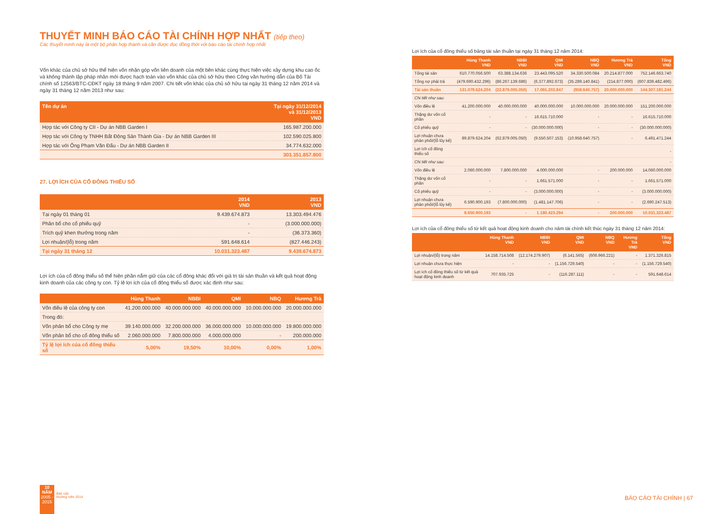THUYẾT MINH BÁO CÁO TÀI CHÍNH HỢP NHẤT (tiếp theo)
Các thuyết minh này là một bộ phận hợp thành và cần được đọc đồng thời với báo cáo tài chính hợp nhất
Vốn khác của chủ sở hữu thể hiện vốn nhận góp vốn liên doanh của một bên khác cùng thực hiện việc xây dựng khu cao ốc và không thành lập pháp nhân mới được hạch toán vào vốn khác của chủ sở hữu theo Công văn hướng dẫn của Bộ Tài chính số 12563/BTC-CĐKT ngày 18 tháng 9 năm 2007. Chi tiết vốn khác của chủ sở hữu tại ngày 31 tháng 12 năm 2014 và ngày 31 tháng 12 năm 2013 như sau:
| Tên dự án | Tại ngày 31/12/2014 và 31/12/2013 VND |
| --- | --- |
| Hợp tác với Công ty CII - Dự án NBB Garden I | 165.987.200.000 |
| Hợp tác với Công ty TNHH Bất Động Sản Thành Gia - Dự án NBB Garden III | 102.590.025.800 |
| Hợp tác với Ông Phạm Văn Đấu - Dự án NBB Garden II | 34.774.632.000 |
| | 303.351.857.800 |
27. LỢI ÍCH CỦA CỔ ĐÔNG THIỂU SỐ
| | 2014 VND | 2013 VND |
| --- | --- | --- |
| Tại ngày 01 tháng 01 | 9.439.674.873 | 13.303.494.476 |
| Phân bổ cho cổ phiếu quỹ | - | (3.000.000.000) |
| Trích quỹ khen thưởng trong năm | - | (36.373.360) |
| Lợi nhuận/(lỗ) trong năm | 591.648.614 | (827.446.243) |
| Tại ngày 31 tháng 12 | 10.031.323.487 | 9.439.674.873 |
Lợi ích của cổ đông thiểu số thể hiện phần nắm giữ của các cổ đông khác đối với giá trị tài sản thuần và kết quả hoạt động kinh doanh của các công ty con. Tỷ lệ lợi ích của cổ đông thiểu số được xác định như sau:
| | Hùng Thanh | NBBI | QMI | NBQ | Hương Trà |
| --- | --- | --- | --- | --- | --- |
| Vốn điều lệ của công ty con | 41.200.000.000 | 40.000.000.000 | 40.000.000.000 | 10.000.000.000 | 20.000.000.000 |
| Trong đó: | | | | | |
| Vốn phân bổ cho Công ty mẹ | 39.140.000.000 | 32.200.000.000 | 36.000.000.000 | 10.000.000.000 | 19.800.000.000 |
| Vốn phân bổ cho cổ đông thiểu số | 2.060.000.000 | 7.800.000.000 | 4.000.000.000 | - | 200.000.000 |
| Tỷ lệ lợi ích của cổ đông thiểu số | 5,00% | 19,50% | 10,00% | 0,00% | 1,00% |
Lợi ích của cổ đông thiểu số bảng tài sản thuần tại ngày 31 tháng 12 năm 2014:
| | Hùng Thanh VND | NBBI VND | QMI VND | NBQ VND | Hương Trà VND | Tổng VND |
| --- | --- | --- | --- | --- | --- | --- |
| Tổng tài sản | 610.770.056.500 | 63.388.134.636 | 23.443.095.520 | 34.330.500.084 | 20.214.877.000 | 752.146.663.740 |
| Tổng nợ phải trả | (479.690.432.296) | (86.267.139.686) | (6.377.892.673) | (35.289.140.841) | (214.877.000) | (607.839.482.496) |
| Tài sản thuần | 131.079.624.204 | (22.879.005.050) | 17.065.202.847 | (958.640.757) | 20.000.000.000 | 144.307.181.244 |
| Chi tiết như sau: | | | | | | |
| Vốn điều lệ | 41.200.000.000 | 40.000.000.000 | 40.000.000.000 | 10.000.000.000 | 20.000.000.000 | 151.200.000.000 |
| Thặng dư vốn cổ phần | - | - | 16.615.710.000 | - | - | 16.615.710.000 |
| Cổ phiếu quỹ | - | - | (30.000.000.000) | - | - | (30.000.000.000) |
| Lợi nhuận chưa phân phối/(lỗ lũy kế) | 89.879.624.204 | (62.879.005.050) | (9.550.507.153) | (10.958.640.757) | - | 6.491.471.244 |
| Lợi ích cổ đông thiểu số | | | | | | - |
| Chi tiết như sau: | | | | | | - |
| Vốn điều lệ | 2.060.000.000 | 7.800.000.000 | 4.000.000.000 | - | 200.000.000 | 14.060.000.000 |
| Thặng dư vốn cổ phần | - | - | 1.661.571.000 | - | - | 1.661.571.000 |
| Cổ phiếu quỹ | - | - | (3.000.000.000) | - | - | (3.000.000.000) |
| Lợi nhuận chưa phân phối/(lỗ lũy kế) | 6.590.900.193 | (7.800.000.000) | (1.481.147.706) | - | - | (2.690.247.513) |
| | 8.650.900.193 | - | 1.180.423.294 | - | 200.000.000 | 10.031.323.487 |
Lợi ích của cổ đông thiểu số từ kết quả hoạt động kinh doanh cho năm tài chính kết thúc ngày 31 tháng 12 năm 2014:
| | Hùng Thanh VND | NBBI VND | QMI VND | NBQ VND | Hương Trà VND | Tổng VND |
| --- | --- | --- | --- | --- | --- | --- |
| Lợi nhuận/(lỗ) trong năm | 14.158.714.508 | (12.174.279.907) | (6.141.565) | (606.966.221) | - | 1.371.326.815 |
| Lợi nhuận chưa thực hiện | - | - | (1.156.729.540) | - | - | (1.156.729.540) |
| Lợi ích cổ đông thiểu số từ kết quả hoạt động kinh doanh | 707.935.725 | - | (116.287.111) | - | - | 591.648.614 |
10
NĂM
2005 - 2015
Báo cáo
thường niên 2014
BÁO CÁO TÀI CHÍNH | 67